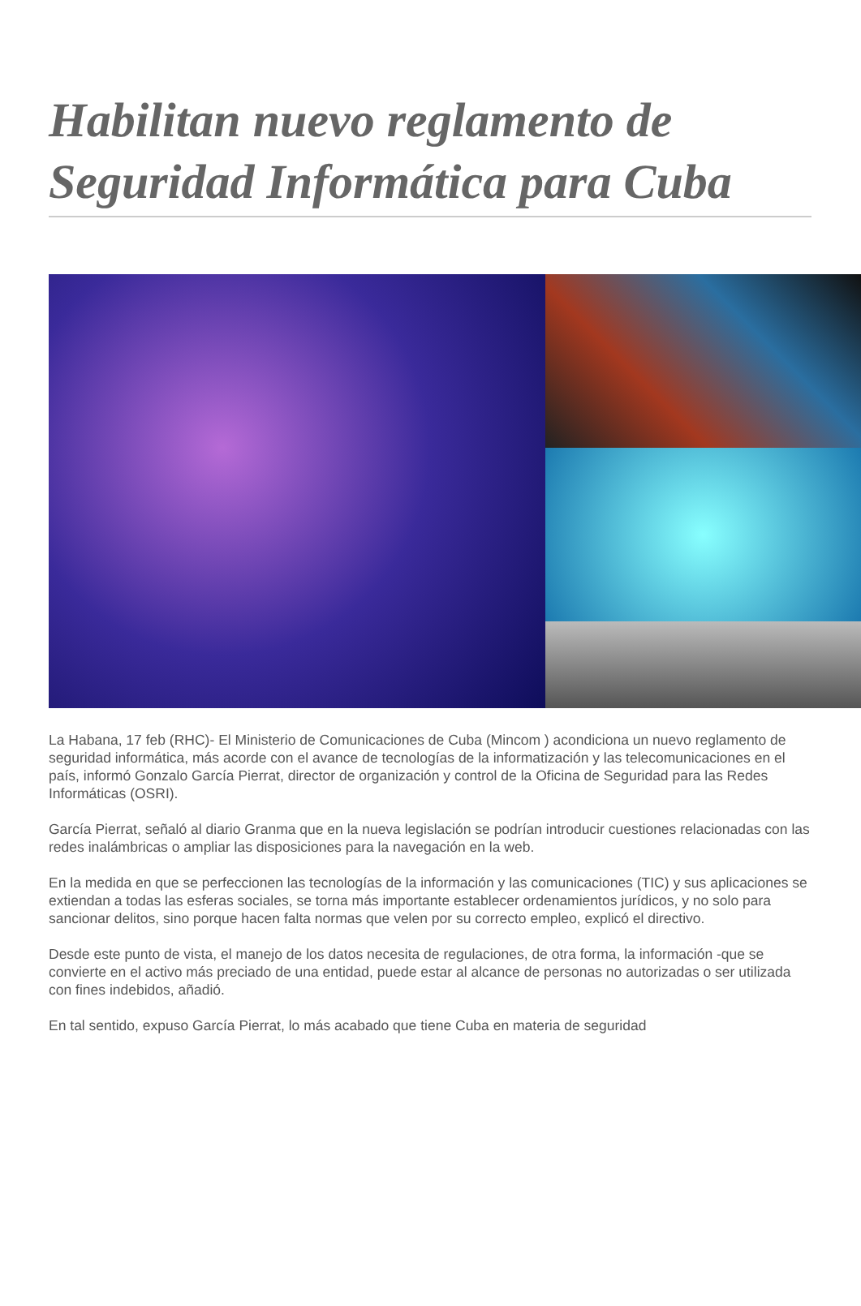Habilitan nuevo reglamento de Seguridad Informática para Cuba
La Habana, 17 feb (RHC)- El Ministerio de Comunicaciones de Cuba (Mincom ) acondiciona un nuevo reglamento de seguridad informática, más acorde con el avance de tecnologías de la informatización y las telecomunicaciones en el país, informó Gonzalo García Pierrat, director de organización y control de la Oficina de Seguridad para las Redes Informáticas (OSRI).
García Pierrat, señaló al diario Granma que en la nueva legislación se podrían introducir cuestiones relacionadas con las redes inalámbricas o ampliar las disposiciones para la navegación en la web.
En la medida en que se perfeccionen las tecnologías de la información y las comunicaciones (TIC) y sus aplicaciones se extiendan a todas las esferas sociales, se torna más importante establecer ordenamientos jurídicos, y no solo para sancionar delitos, sino porque hacen falta normas que velen por su correcto empleo, explicó el directivo.
Desde este punto de vista, el manejo de los datos necesita de regulaciones, de otra forma, la información -que se convierte en el activo más preciado de una entidad, puede estar al alcance de personas no autorizadas o ser utilizada con fines indebidos, añadió.
En tal sentido, expuso García Pierrat, lo más acabado que tiene Cuba en materia de seguridad